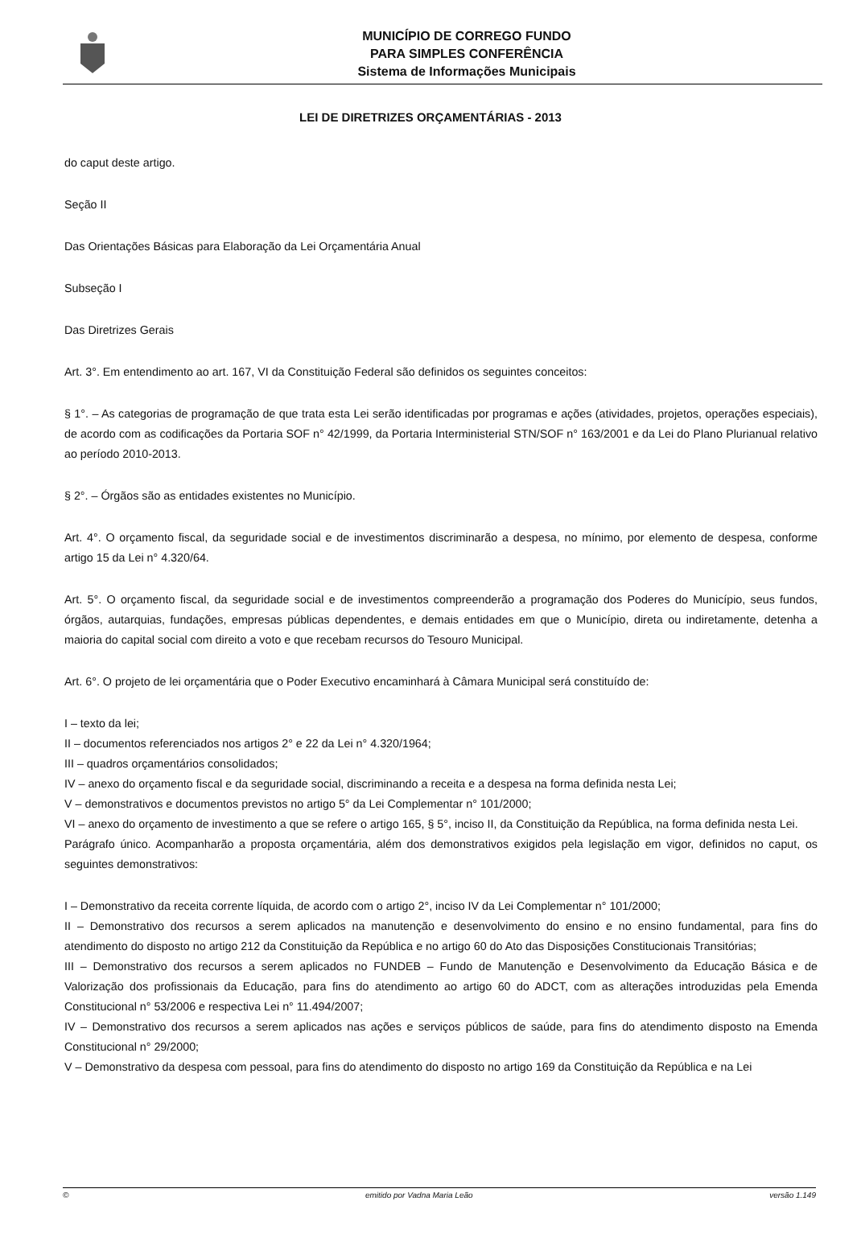MUNICÍPIO DE CORREGO FUNDO
PARA SIMPLES CONFERÊNCIA
Sistema de Informações Municipais
LEI DE DIRETRIZES ORÇAMENTÁRIAS - 2013
do caput deste artigo.
Seção II
Das Orientações Básicas para Elaboração da Lei Orçamentária Anual
Subseção I
Das Diretrizes Gerais
Art. 3°. Em entendimento ao art. 167, VI da Constituição Federal são definidos os seguintes conceitos:
§ 1°. – As categorias de programação de que trata esta Lei serão identificadas por programas e ações (atividades, projetos, operações especiais), de acordo com as codificações da Portaria SOF n° 42/1999, da Portaria Interministerial STN/SOF n° 163/2001 e da Lei do Plano Plurianual relativo ao período 2010-2013.
§ 2°. – Órgãos são as entidades existentes no Município.
Art. 4°. O orçamento fiscal, da seguridade social e de investimentos discriminarão a despesa, no mínimo, por elemento de despesa, conforme artigo 15 da Lei n° 4.320/64.
Art. 5°. O orçamento fiscal, da seguridade social e de investimentos compreenderão a programação dos Poderes do Município, seus fundos, órgãos, autarquias, fundações, empresas públicas dependentes, e demais entidades em que o Município, direta ou indiretamente, detenha a maioria do capital social com direito a voto e que recebam recursos do Tesouro Municipal.
Art. 6°. O projeto de lei orçamentária que o Poder Executivo encaminhará à Câmara Municipal será constituído de:
I – texto da lei;
II – documentos referenciados nos artigos 2° e 22 da Lei n° 4.320/1964;
III – quadros orçamentários consolidados;
IV – anexo do orçamento fiscal e da seguridade social, discriminando a receita e a despesa na forma definida nesta Lei;
V – demonstrativos e documentos previstos no artigo 5° da Lei Complementar n° 101/2000;
VI – anexo do orçamento de investimento a que se refere o artigo 165, § 5°, inciso II, da Constituição da República, na forma definida nesta Lei.
Parágrafo único. Acompanharão a proposta orçamentária, além dos demonstrativos exigidos pela legislação em vigor, definidos no caput, os seguintes demonstrativos:
I – Demonstrativo da receita corrente líquida, de acordo com o artigo 2°, inciso IV da Lei Complementar n° 101/2000;
II – Demonstrativo dos recursos a serem aplicados na manutenção e desenvolvimento do ensino e no ensino fundamental, para fins do atendimento do disposto no artigo 212 da Constituição da República e no artigo 60 do Ato das Disposições Constitucionais Transitórias;
III – Demonstrativo dos recursos a serem aplicados no FUNDEB – Fundo de Manutenção e Desenvolvimento da Educação Básica e de Valorização dos profissionais da Educação, para fins do atendimento ao artigo 60 do ADCT, com as alterações introduzidas pela Emenda Constitucional n° 53/2006 e respectiva Lei n° 11.494/2007;
IV – Demonstrativo dos recursos a serem aplicados nas ações e serviços públicos de saúde, para fins do atendimento disposto na Emenda Constitucional n° 29/2000;
V – Demonstrativo da despesa com pessoal, para fins do atendimento do disposto no artigo 169 da Constituição da República e na Lei
© emitido por Vadna Maria Leão versão 1.149